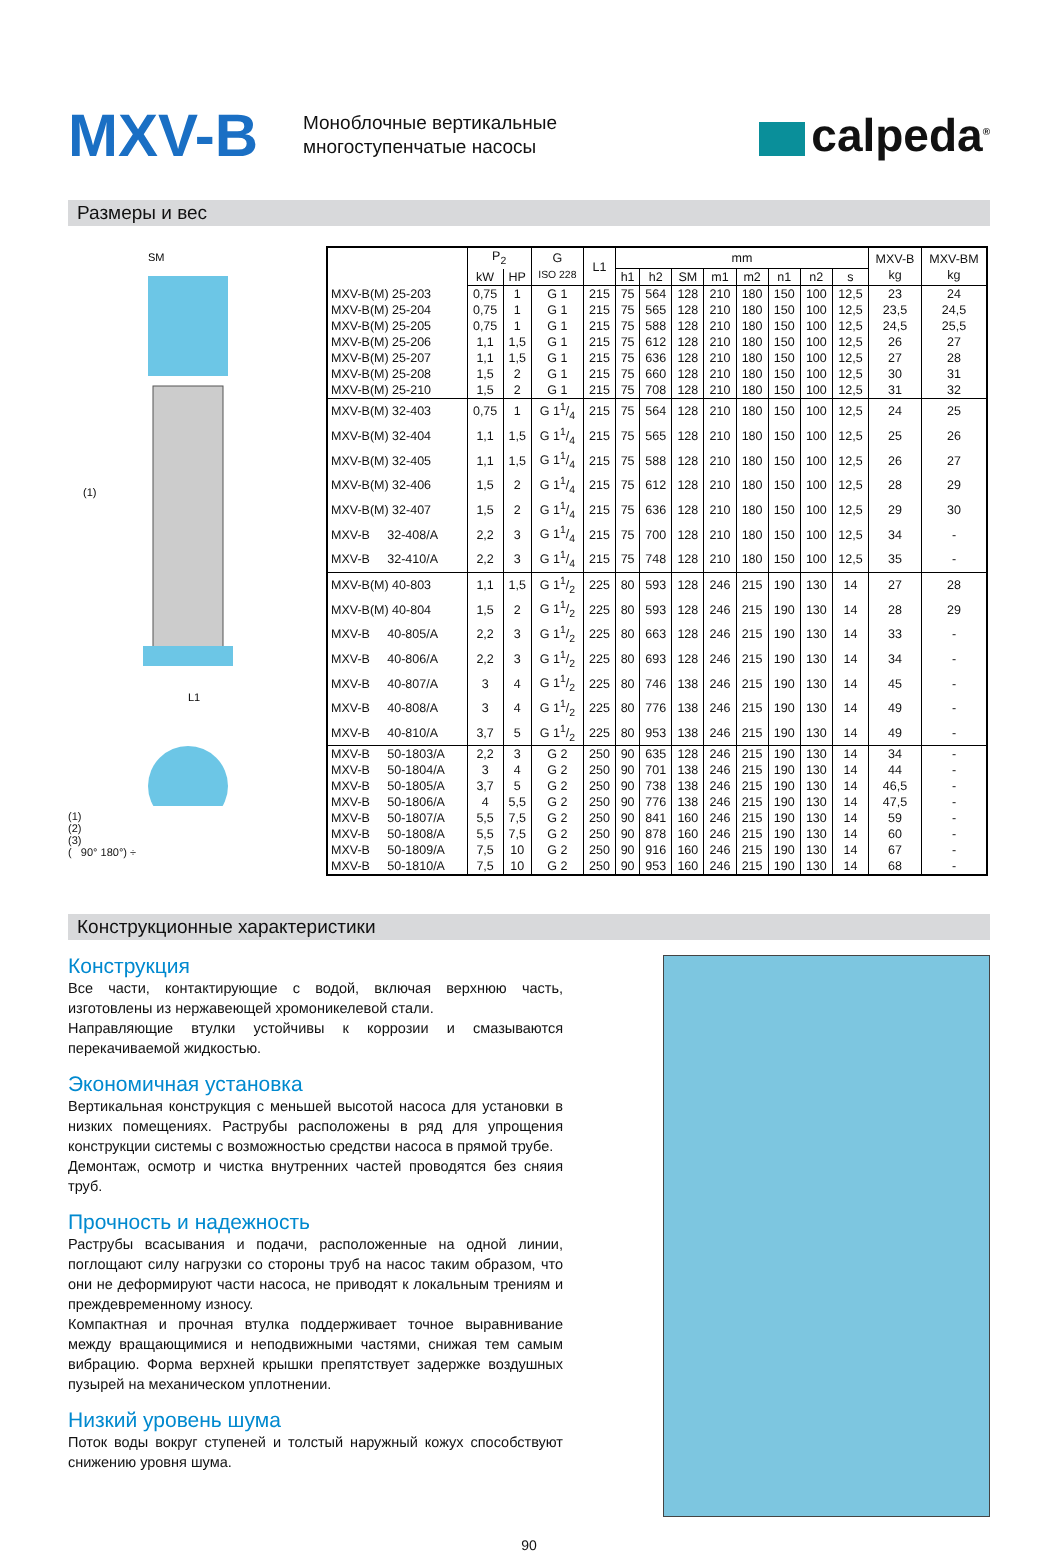MXV-B
Моноблочные вертикальные
многоступенчатые насосы
calpeda<sup>®</sup>
Размеры и вес
SM
L1
(1)
(1)
(2)
(3)
( 90° 180°) ÷
| | P<sub>2</sub> | | G ISO 228 | L1 | mm | | | | | | | | MXV-B kg | MXV-BM kg |
| --- | --- | --- | --- | --- | --- | --- | --- | --- | --- | --- | --- | --- | --- | --- |
| | kW | HP | | | h1 | h2 | SM | m1 | m2 | n1 | n2 | s | | |
| MXV-B(M) 25-203 | 0,75 | 1 | G 1 | 215 | 75 | 564 | 128 | 210 | 180 | 150 | 100 | 12,5 | 23 | 24 |
| MXV-B(M) 25-204 | 0,75 | 1 | G 1 | 215 | 75 | 565 | 128 | 210 | 180 | 150 | 100 | 12,5 | 23,5 | 24,5 |
| MXV-B(M) 25-205 | 0,75 | 1 | G 1 | 215 | 75 | 588 | 128 | 210 | 180 | 150 | 100 | 12,5 | 24,5 | 25,5 |
| MXV-B(M) 25-206 | 1,1 | 1,5 | G 1 | 215 | 75 | 612 | 128 | 210 | 180 | 150 | 100 | 12,5 | 26 | 27 |
| MXV-B(M) 25-207 | 1,1 | 1,5 | G 1 | 215 | 75 | 636 | 128 | 210 | 180 | 150 | 100 | 12,5 | 27 | 28 |
| MXV-B(M) 25-208 | 1,5 | 2 | G 1 | 215 | 75 | 660 | 128 | 210 | 180 | 150 | 100 | 12,5 | 30 | 31 |
| MXV-B(M) 25-210 | 1,5 | 2 | G 1 | 215 | 75 | 708 | 128 | 210 | 180 | 150 | 100 | 12,5 | 31 | 32 |
| MXV-B(M) 32-403 | 0,75 | 1 | G 11/4 | 215 | 75 | 564 | 128 | 210 | 180 | 150 | 100 | 12,5 | 24 | 25 |
| MXV-B(M) 32-404 | 1,1 | 1,5 | G 11/4 | 215 | 75 | 565 | 128 | 210 | 180 | 150 | 100 | 12,5 | 25 | 26 |
| MXV-B(M) 32-405 | 1,1 | 1,5 | G 11/4 | 215 | 75 | 588 | 128 | 210 | 180 | 150 | 100 | 12,5 | 26 | 27 |
| MXV-B(M) 32-406 | 1,5 | 2 | G 11/4 | 215 | 75 | 612 | 128 | 210 | 180 | 150 | 100 | 12,5 | 28 | 29 |
| MXV-B(M) 32-407 | 1,5 | 2 | G 11/4 | 215 | 75 | 636 | 128 | 210 | 180 | 150 | 100 | 12,5 | 29 | 30 |
| MXV-B 32-408/A | 2,2 | 3 | G 11/4 | 215 | 75 | 700 | 128 | 210 | 180 | 150 | 100 | 12,5 | 34 | - |
| MXV-B 32-410/A | 2,2 | 3 | G 11/4 | 215 | 75 | 748 | 128 | 210 | 180 | 150 | 100 | 12,5 | 35 | - |
| MXV-B(M) 40-803 | 1,1 | 1,5 | G 11/2 | 225 | 80 | 593 | 128 | 246 | 215 | 190 | 130 | 14 | 27 | 28 |
| MXV-B(M) 40-804 | 1,5 | 2 | G 11/2 | 225 | 80 | 593 | 128 | 246 | 215 | 190 | 130 | 14 | 28 | 29 |
| MXV-B 40-805/A | 2,2 | 3 | G 11/2 | 225 | 80 | 663 | 128 | 246 | 215 | 190 | 130 | 14 | 33 | - |
| MXV-B 40-806/A | 2,2 | 3 | G 11/2 | 225 | 80 | 693 | 128 | 246 | 215 | 190 | 130 | 14 | 34 | - |
| MXV-B 40-807/A | 3 | 4 | G 11/2 | 225 | 80 | 746 | 138 | 246 | 215 | 190 | 130 | 14 | 45 | - |
| MXV-B 40-808/A | 3 | 4 | G 11/2 | 225 | 80 | 776 | 138 | 246 | 215 | 190 | 130 | 14 | 49 | - |
| MXV-B 40-810/A | 3,7 | 5 | G 11/2 | 225 | 80 | 953 | 138 | 246 | 215 | 190 | 130 | 14 | 49 | - |
| MXV-B 50-1803/A | 2,2 | 3 | G 2 | 250 | 90 | 635 | 128 | 246 | 215 | 190 | 130 | 14 | 34 | - |
| MXV-B 50-1804/A | 3 | 4 | G 2 | 250 | 90 | 701 | 138 | 246 | 215 | 190 | 130 | 14 | 44 | - |
| MXV-B 50-1805/A | 3,7 | 5 | G 2 | 250 | 90 | 738 | 138 | 246 | 215 | 190 | 130 | 14 | 46,5 | - |
| MXV-B 50-1806/A | 4 | 5,5 | G 2 | 250 | 90 | 776 | 138 | 246 | 215 | 190 | 130 | 14 | 47,5 | - |
| MXV-B 50-1807/A | 5,5 | 7,5 | G 2 | 250 | 90 | 841 | 160 | 246 | 215 | 190 | 130 | 14 | 59 | - |
| MXV-B 50-1808/A | 5,5 | 7,5 | G 2 | 250 | 90 | 878 | 160 | 246 | 215 | 190 | 130 | 14 | 60 | - |
| MXV-B 50-1809/A | 7,5 | 10 | G 2 | 250 | 90 | 916 | 160 | 246 | 215 | 190 | 130 | 14 | 67 | - |
| MXV-B 50-1810/A | 7,5 | 10 | G 2 | 250 | 90 | 953 | 160 | 246 | 215 | 190 | 130 | 14 | 68 | - |
Конструкционные характеристики
Конструкция
Все части, контактирующие с водой, включая верхнюю часть, изготовлены из нержавеющей хромоникелевой стали.
Направляющие втулки устойчивы к коррозии и смазываются перекачиваемой жидкостью.
Экономичная установка
Вертикальная конструкция с меньшей высотой насоса для установки в низких помещениях. Раструбы расположены в ряд для упрощения конструкции системы с возможностью средстви насоса в прямой трубе.
Демонтаж, осмотр и чистка внутренних частей проводятся без сняия труб.
Прочность и надежность
Раструбы всасывания и подачи, расположенные на одной линии, поглощают силу нагрузки со стороны труб на насос таким образом, что они не деформируют части насоса, не приводят к локальным трениям и преждевременному износу.
Компактная и прочная втулка поддерживает точное выравнивание между вращающимися и неподвижными частями, снижая тем самым вибрацию. Форма верхней крышки препятствует задержке воздушных пузырей на механическом уплотнении.
Низкий уровень шума
Поток воды вокруг ступеней и толстый наружный кожух способствуют снижению уровня шума.
90